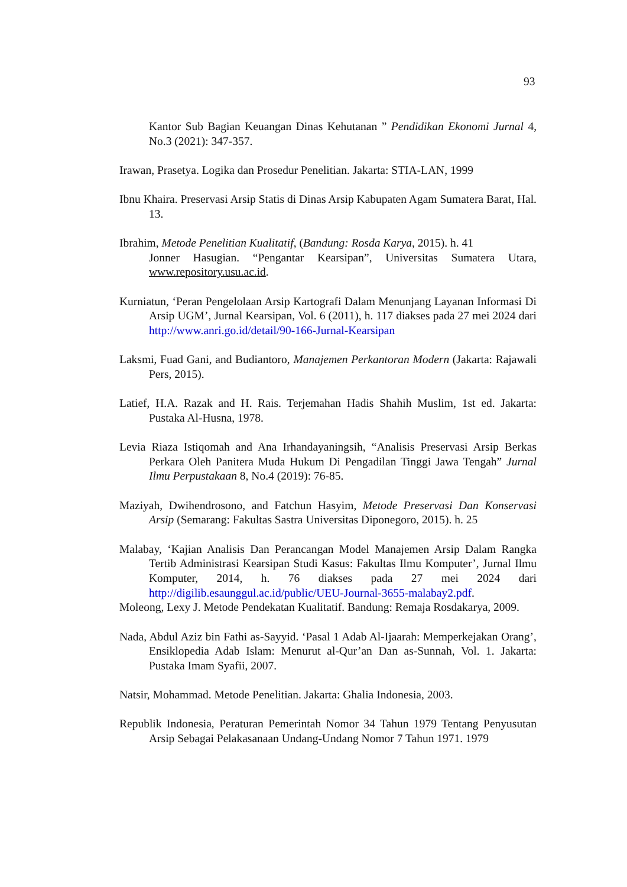93
Kantor Sub Bagian Keuangan Dinas Kehutanan ” Pendidikan Ekonomi Jurnal 4, No.3 (2021): 347-357.
Irawan, Prasetya. Logika dan Prosedur Penelitian. Jakarta: STIA-LAN, 1999
Ibnu Khaira. Preservasi Arsip Statis di Dinas Arsip Kabupaten Agam Sumatera Barat, Hal. 13.
Ibrahim, Metode Penelitian Kualitatif, (Bandung: Rosda Karya, 2015). h. 41
Jonner Hasugian. “Pengantar Kearsipan”, Universitas Sumatera Utara, www.repository.usu.ac.id.
Kurniatun, ‘Peran Pengelolaan Arsip Kartografi Dalam Menunjang Layanan Informasi Di Arsip UGM’, Jurnal Kearsipan, Vol. 6 (2011), h. 117 diakses pada 27 mei 2024 dari http://www.anri.go.id/detail/90-166-Jurnal-Kearsipan
Laksmi, Fuad Gani, and Budiantoro, Manajemen Perkantoran Modern (Jakarta: Rajawali Pers, 2015).
Latief, H.A. Razak and H. Rais. Terjemahan Hadis Shahih Muslim, 1st ed. Jakarta: Pustaka Al-Husna, 1978.
Levia Riaza Istiqomah and Ana Irhandayaningsih, “Analisis Preservasi Arsip Berkas Perkara Oleh Panitera Muda Hukum Di Pengadilan Tinggi Jawa Tengah” Jurnal Ilmu Perpustakaan 8, No.4 (2019): 76-85.
Maziyah, Dwihendrosono, and Fatchun Hasyim, Metode Preservasi Dan Konservasi Arsip (Semarang: Fakultas Sastra Universitas Diponegoro, 2015). h. 25
Malabay, ‘Kajian Analisis Dan Perancangan Model Manajemen Arsip Dalam Rangka Tertib Administrasi Kearsipan Studi Kasus: Fakultas Ilmu Komputer’, Jurnal Ilmu Komputer, 2014, h. 76 diakses pada 27 mei 2024 dari http://digilib.esaunggul.ac.id/public/UEU-Journal-3655-malabay2.pdf.
Moleong, Lexy J. Metode Pendekatan Kualitatif. Bandung: Remaja Rosdakarya, 2009.
Nada, Abdul Aziz bin Fathi as-Sayyid. ‘Pasal 1 Adab Al-Ijaarah: Memperkejakan Orang’, Ensiklopedia Adab Islam: Menurut al-Qur’an Dan as-Sunnah, Vol. 1. Jakarta: Pustaka Imam Syafii, 2007.
Natsir, Mohammad. Metode Penelitian. Jakarta: Ghalia Indonesia, 2003.
Republik Indonesia, Peraturan Pemerintah Nomor 34 Tahun 1979 Tentang Penyusutan Arsip Sebagai Pelakasanaan Undang-Undang Nomor 7 Tahun 1971. 1979